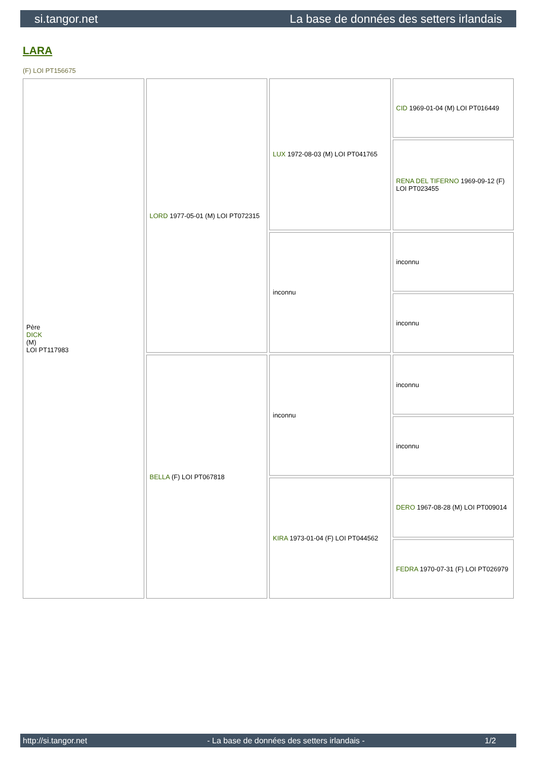si.tangor.net La base de données des setters irlandais
LARA
(F) LOI PT156675
| Père DICK (M) LOI PT117983 | LORD 1977-05-01 (M) LOI PT072315 | LUX 1972-08-03 (M) LOI PT041765 | CID 1969-01-04 (M) LOI PT016449 |
| | | | RENA DEL TIFERNO 1969-09-12 (F) LOI PT023455 |
| | | inconnu | inconnu |
| | | | inconnu |
| | BELLA (F) LOI PT067818 | inconnu | inconnu |
| | | | inconnu |
| | | KIRA 1973-01-04 (F) LOI PT044562 | DERO 1967-08-28 (M) LOI PT009014 |
| | | | FEDRA 1970-07-31 (F) LOI PT026979 |
http://si.tangor.net - La base de données des setters irlandais - 1/2